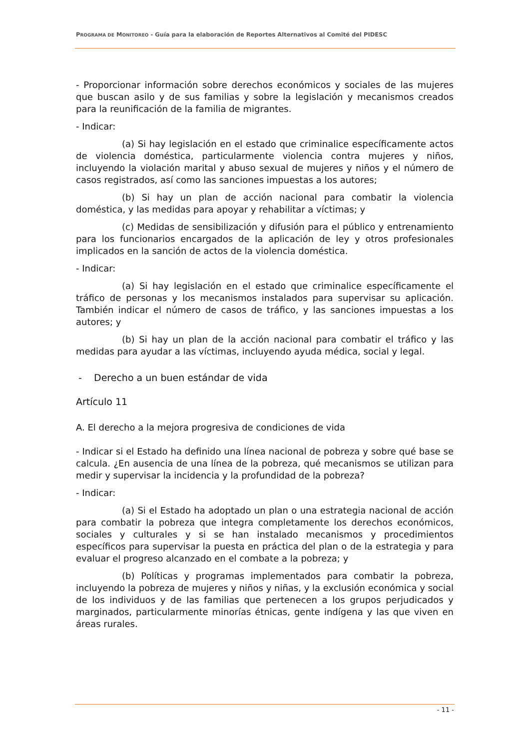PROGRAMA DE MONITOREO - Guía para la elaboración de Reportes Alternativos al Comité del PIDESC
- Proporcionar información sobre derechos económicos y sociales de las mujeres que buscan asilo y de sus familias y sobre la legislación y mecanismos creados para la reunificación de la familia de migrantes.
- Indicar:
(a) Si hay legislación en el estado que criminalice específicamente actos de violencia doméstica, particularmente violencia contra mujeres y niños, incluyendo la violación marital y abuso sexual de mujeres y niños y el número de casos registrados, así como las sanciones impuestas a los autores;
(b) Si hay un plan de acción nacional para combatir la violencia doméstica, y las medidas para apoyar y rehabilitar a víctimas; y
(c) Medidas de sensibilización y difusión para el público y entrenamiento para los funcionarios encargados de la aplicación de ley y otros profesionales implicados en la sanción de actos de la violencia doméstica.
- Indicar:
(a) Si hay legislación en el estado que criminalice específicamente el tráfico de personas y los mecanismos instalados para supervisar su aplicación. También indicar el número de casos de tráfico, y las sanciones impuestas a los autores; y
(b) Si hay un plan de la acción nacional para combatir el tráfico y las medidas para ayudar a las víctimas, incluyendo ayuda médica, social y legal.
- Derecho a un buen estándar de vida
Artículo 11
A. El derecho a la mejora progresiva de condiciones de vida
- Indicar si el Estado ha definido una línea nacional de pobreza y sobre qué base se calcula. ¿En ausencia de una línea de la pobreza, qué mecanismos se utilizan para medir y supervisar la incidencia y la profundidad de la pobreza?
- Indicar:
(a) Si el Estado ha adoptado un plan o una estrategia nacional de acción para combatir la pobreza que integra completamente los derechos económicos, sociales y culturales y si se han instalado mecanismos y procedimientos específicos para supervisar la puesta en práctica del plan o de la estrategia y para evaluar el progreso alcanzado en el combate a la pobreza; y
(b) Políticas y programas implementados para combatir la pobreza, incluyendo la pobreza de mujeres y niños y niñas, y la exclusión económica y social de los individuos y de las familias que pertenecen a los grupos perjudicados y marginados, particularmente minorías étnicas, gente indígena y las que viven en áreas rurales.
- 11 -